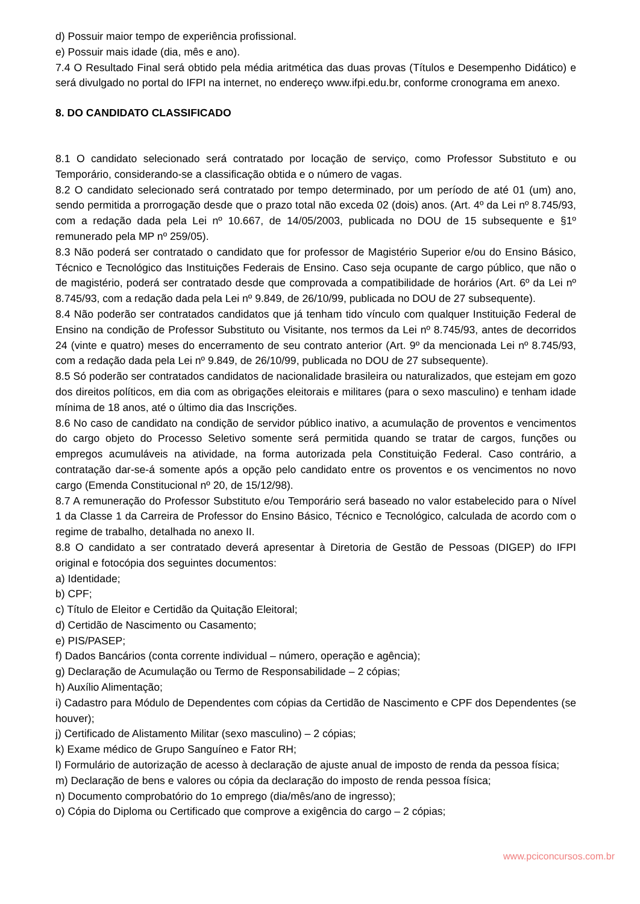d) Possuir maior tempo de experiência profissional.
e) Possuir mais idade (dia, mês e ano).
7.4 O Resultado Final será obtido pela média aritmética das duas provas (Títulos e Desempenho Didático) e será divulgado no portal do IFPI na internet, no endereço www.ifpi.edu.br, conforme cronograma em anexo.
8. DO CANDIDATO CLASSIFICADO
8.1 O candidato selecionado será contratado por locação de serviço, como Professor Substituto e ou Temporário, considerando-se a classificação obtida e o número de vagas.
8.2 O candidato selecionado será contratado por tempo determinado, por um período de até 01 (um) ano, sendo permitida a prorrogação desde que o prazo total não exceda 02 (dois) anos. (Art. 4º da Lei nº 8.745/93, com a redação dada pela Lei nº 10.667, de 14/05/2003, publicada no DOU de 15 subsequente e §1º remunerado pela MP nº 259/05).
8.3 Não poderá ser contratado o candidato que for professor de Magistério Superior e/ou do Ensino Básico, Técnico e Tecnológico das Instituições Federais de Ensino. Caso seja ocupante de cargo público, que não o de magistério, poderá ser contratado desde que comprovada a compatibilidade de horários (Art. 6º da Lei nº 8.745/93, com a redação dada pela Lei nº 9.849, de 26/10/99, publicada no DOU de 27 subsequente).
8.4 Não poderão ser contratados candidatos que já tenham tido vínculo com qualquer Instituição Federal de Ensino na condição de Professor Substituto ou Visitante, nos termos da Lei nº 8.745/93, antes de decorridos 24 (vinte e quatro) meses do encerramento de seu contrato anterior (Art. 9º da mencionada Lei nº 8.745/93, com a redação dada pela Lei nº 9.849, de 26/10/99, publicada no DOU de 27 subsequente).
8.5 Só poderão ser contratados candidatos de nacionalidade brasileira ou naturalizados, que estejam em gozo dos direitos políticos, em dia com as obrigações eleitorais e militares (para o sexo masculino) e tenham idade mínima de 18 anos, até o último dia das Inscrições.
8.6 No caso de candidato na condição de servidor público inativo, a acumulação de proventos e vencimentos do cargo objeto do Processo Seletivo somente será permitida quando se tratar de cargos, funções ou empregos acumuláveis na atividade, na forma autorizada pela Constituição Federal. Caso contrário, a contratação dar-se-á somente após a opção pelo candidato entre os proventos e os vencimentos no novo cargo (Emenda Constitucional nº 20, de 15/12/98).
8.7 A remuneração do Professor Substituto e/ou Temporário será baseado no valor estabelecido para o Nível 1 da Classe 1 da Carreira de Professor do Ensino Básico, Técnico e Tecnológico, calculada de acordo com o regime de trabalho, detalhada no anexo II.
8.8 O candidato a ser contratado deverá apresentar à Diretoria de Gestão de Pessoas (DIGEP) do IFPI original e fotocópia dos seguintes documentos:
a) Identidade;
b) CPF;
c) Título de Eleitor e Certidão da Quitação Eleitoral;
d) Certidão de Nascimento ou Casamento;
e) PIS/PASEP;
f) Dados Bancários (conta corrente individual – número, operação e agência);
g) Declaração de Acumulação ou Termo de Responsabilidade – 2 cópias;
h) Auxílio Alimentação;
i) Cadastro para Módulo de Dependentes com cópias da Certidão de Nascimento e CPF dos Dependentes (se houver);
j) Certificado de Alistamento Militar (sexo masculino) – 2 cópias;
k) Exame médico de Grupo Sanguíneo e Fator RH;
l) Formulário de autorização de acesso à declaração de ajuste anual de imposto de renda da pessoa física;
m) Declaração de bens e valores ou cópia da declaração do imposto de renda pessoa física;
n) Documento comprobatório do 1o emprego (dia/mês/ano de ingresso);
o) Cópia do Diploma ou Certificado que comprove a exigência do cargo – 2 cópias;
www.pciconcursos.com.br